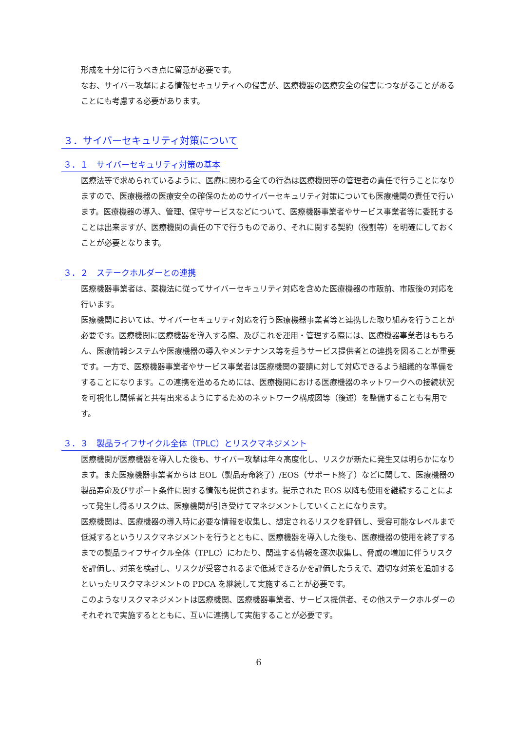形成を十分に行うべき点に留意が必要です。
なお、サイバー攻撃による情報セキュリティへの侵害が、医療機器の医療安全の侵害につながることがあることにも考慮する必要があります。
３．サイバーセキュリティ対策について
３．１　サイバーセキュリティ対策の基本
医療法等で求められているように、医療に関わる全ての行為は医療機関等の管理者の責任で行うことになりますので、医療機器の医療安全の確保のためのサイバーセキュリティ対策についても医療機関の責任で行います。医療機器の導入、管理、保守サービスなどについて、医療機器事業者やサービス事業者等に委託することは出来ますが、医療機関の責任の下で行うものであり、それに関する契約（役割等）を明確にしておくことが必要となります。
３．２　ステークホルダーとの連携
医療機器事業者は、薬機法に従ってサイバーセキュリティ対応を含めた医療機器の市販前、市販後の対応を行います。
医療機関においては、サイバーセキュリティ対応を行う医療機器事業者等と連携した取り組みを行うことが必要です。医療機関に医療機器を導入する際、及びこれを運用・管理する際には、医療機器事業者はもちろん、医療情報システムや医療機器の導入やメンテナンス等を担うサービス提供者との連携を図ることが重要です。一方で、医療機器事業者やサービス事業者は医療機関の要請に対して対応できるよう組織的な準備をすることになります。この連携を進めるためには、医療機関における医療機器のネットワークへの接続状況を可視化し関係者と共有出来るようにするためのネットワーク構成図等（後述）を整備することも有用です。
３．３　製品ライフサイクル全体（TPLC）とリスクマネジメント
医療機関が医療機器を導入した後も、サイバー攻撃は年々高度化し、リスクが新たに発生又は明らかになります。また医療機器事業者からは EOL（製品寿命終了）/EOS（サポート終了）などに関して、医療機器の製品寿命及びサポート条件に関する情報も提供されます。提示された EOS 以降も使用を継続することによって発生し得るリスクは、医療機関が引き受けてマネジメントしていくことになります。
医療機関は、医療機器の導入時に必要な情報を収集し、想定されるリスクを評価し、受容可能なレベルまで低減するというリスクマネジメントを行うとともに、医療機器を導入した後も、医療機器の使用を終了するまでの製品ライフサイクル全体（TPLC）にわたり、関連する情報を逐次収集し、脅威の増加に伴うリスクを評価し、対策を検討し、リスクが受容されるまで低減できるかを評価したうえで、適切な対策を追加するといったリスクマネジメントの PDCA を継続して実施することが必要です。
このようなリスクマネジメントは医療機関、医療機器事業者、サービス提供者、その他ステークホルダーのそれぞれで実施するとともに、互いに連携して実施することが必要です。
6